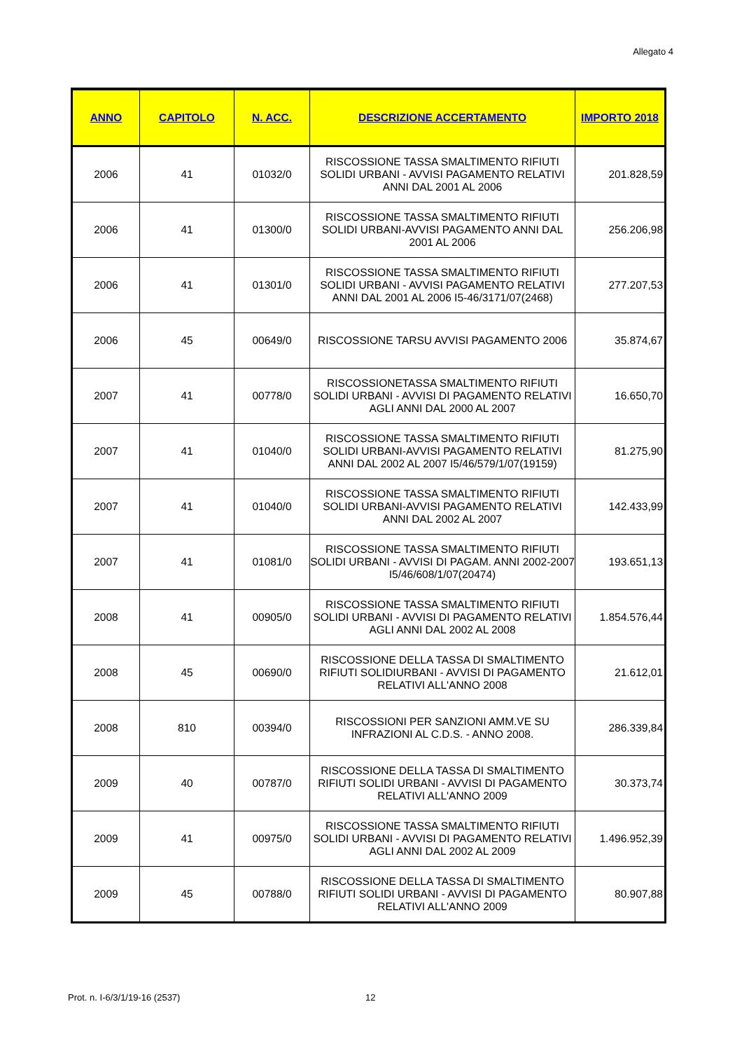Allegato 4
| ANNO | CAPITOLO | N. ACC. | DESCRIZIONE ACCERTAMENTO | IMPORTO 2018 |
| --- | --- | --- | --- | --- |
| 2006 | 41 | 01032/0 | RISCOSSIONE TASSA SMALTIMENTO RIFIUTI SOLIDI URBANI - AVVISI PAGAMENTO RELATIVI ANNI DAL 2001 AL 2006 | 201.828,59 |
| 2006 | 41 | 01300/0 | RISCOSSIONE TASSA SMALTIMENTO RIFIUTI SOLIDI URBANI-AVVISI PAGAMENTO ANNI DAL 2001 AL 2006 | 256.206,98 |
| 2006 | 41 | 01301/0 | RISCOSSIONE TASSA SMALTIMENTO RIFIUTI SOLIDI URBANI - AVVISI PAGAMENTO RELATIVI ANNI DAL 2001 AL 2006 I5-46/3171/07(2468) | 277.207,53 |
| 2006 | 45 | 00649/0 | RISCOSSIONE TARSU AVVISI PAGAMENTO 2006 | 35.874,67 |
| 2007 | 41 | 00778/0 | RISCOSSIONETASSA SMALTIMENTO RIFIUTI SOLIDI URBANI - AVVISI DI PAGAMENTO RELATIVI AGLI ANNI DAL 2000 AL 2007 | 16.650,70 |
| 2007 | 41 | 01040/0 | RISCOSSIONE TASSA SMALTIMENTO RIFIUTI SOLIDI URBANI-AVVISI PAGAMENTO RELATIVI ANNI DAL 2002 AL 2007 I5/46/579/1/07(19159) | 81.275,90 |
| 2007 | 41 | 01040/0 | RISCOSSIONE TASSA SMALTIMENTO RIFIUTI SOLIDI URBANI-AVVISI PAGAMENTO RELATIVI ANNI DAL 2002 AL 2007 | 142.433,99 |
| 2007 | 41 | 01081/0 | RISCOSSIONE TASSA SMALTIMENTO RIFIUTI SOLIDI URBANI - AVVISI DI PAGAM. ANNI 2002-2007 I5/46/608/1/07(20474) | 193.651,13 |
| 2008 | 41 | 00905/0 | RISCOSSIONE TASSA SMALTIMENTO RIFIUTI SOLIDI URBANI - AVVISI DI PAGAMENTO RELATIVI AGLI ANNI DAL 2002 AL 2008 | 1.854.576,44 |
| 2008 | 45 | 00690/0 | RISCOSSIONE DELLA TASSA DI SMALTIMENTO RIFIUTI SOLIDIURBANI - AVVISI DI PAGAMENTO RELATIVI ALL'ANNO 2008 | 21.612,01 |
| 2008 | 810 | 00394/0 | RISCOSSIONI PER SANZIONI AMM.VE SU INFRAZIONI AL C.D.S. - ANNO 2008. | 286.339,84 |
| 2009 | 40 | 00787/0 | RISCOSSIONE DELLA TASSA DI SMALTIMENTO RIFIUTI SOLIDI URBANI - AVVISI DI PAGAMENTO RELATIVI ALL'ANNO 2009 | 30.373,74 |
| 2009 | 41 | 00975/0 | RISCOSSIONE TASSA SMALTIMENTO RIFIUTI SOLIDI URBANI - AVVISI DI PAGAMENTO RELATIVI AGLI ANNI DAL 2002 AL 2009 | 1.496.952,39 |
| 2009 | 45 | 00788/0 | RISCOSSIONE DELLA TASSA DI SMALTIMENTO RIFIUTI SOLIDI URBANI - AVVISI DI PAGAMENTO RELATIVI ALL'ANNO 2009 | 80.907,88 |
Prot. n. I-6/3/1/19-16 (2537) 12